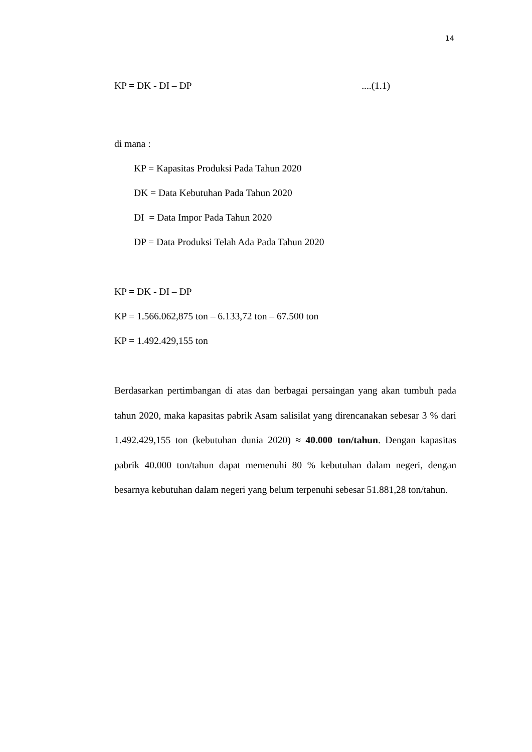14
KP = DK - DI – DP....(1.1)
di mana :
KP = Kapasitas Produksi Pada Tahun 2020
DK = Data Kebutuhan Pada Tahun 2020
DI = Data Impor Pada Tahun 2020
DP = Data Produksi Telah Ada Pada Tahun 2020
KP = DK - DI – DP
KP = 1.566.062,875 ton – 6.133,72 ton – 67.500 ton
KP = 1.492.429,155 ton
Berdasarkan pertimbangan di atas dan berbagai persaingan yang akan tumbuh pada tahun 2020, maka kapasitas pabrik Asam salisilat yang direncanakan sebesar 3 % dari 1.492.429,155 ton (kebutuhan dunia 2020) ≈ 40.000 ton/tahun. Dengan kapasitas pabrik 40.000 ton/tahun dapat memenuhi 80 % kebutuhan dalam negeri, dengan besarnya kebutuhan dalam negeri yang belum terpenuhi sebesar 51.881,28 ton/tahun.